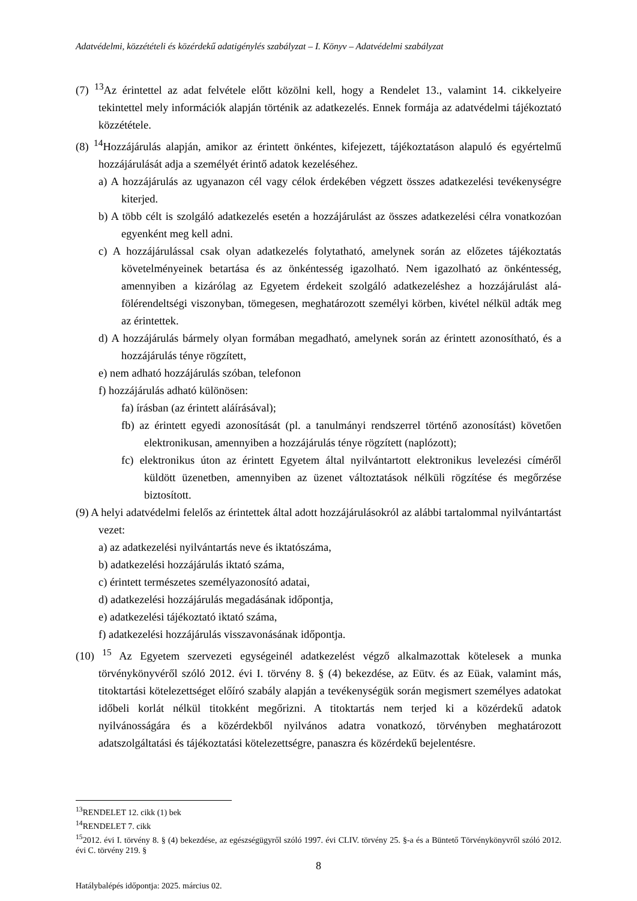Adatvédelmi, közzétételi és közérdekű adatigénylés szabályzat – I. Könyv – Adatvédelmi szabályzat
(7) <sup>13</sup>Az érintettel az adat felvétele előtt közölni kell, hogy a Rendelet 13., valamint 14. cikkelyeire tekintettel mely információk alapján történik az adatkezelés. Ennek formája az adatvédelmi tájékoztató közzététele.
(8) <sup>14</sup>Hozzájárulás alapján, amikor az érintett önkéntes, kifejezett, tájékoztatáson alapuló és egyértelmű hozzájárulását adja a személyét érintő adatok kezeléséhez.
a) A hozzájárulás az ugyanazon cél vagy célok érdekében végzett összes adatkezelési tevékenységre kiterjed.
b) A több célt is szolgáló adatkezelés esetén a hozzájárulást az összes adatkezelési célra vonatkozóan egyenként meg kell adni.
c) A hozzájárulással csak olyan adatkezelés folytatható, amelynek során az előzetes tájékoztatás követelményeinek betartása és az önkéntesség igazolható. Nem igazolható az önkéntesség, amennyiben a kizárólag az Egyetem érdekeit szolgáló adatkezeléshez a hozzájárulást alá-fölérendeltségi viszonyban, tömegesen, meghatározott személyi körben, kivétel nélkül adták meg az érintettek.
d) A hozzájárulás bármely olyan formában megadható, amelynek során az érintett azonosítható, és a hozzájárulás ténye rögzített,
e) nem adható hozzájárulás szóban, telefonon
f) hozzájárulás adható különösen:
fa) írásban (az érintett aláírásával);
fb) az érintett egyedi azonosítását (pl. a tanulmányi rendszerrel történő azonosítást) követően elektronikusan, amennyiben a hozzájárulás ténye rögzített (naplózott);
fc) elektronikus úton az érintett Egyetem által nyilvántartott elektronikus levelezési címéről küldött üzenetben, amennyiben az üzenet változtatások nélküli rögzítése és megőrzése biztosított.
(9) A helyi adatvédelmi felelős az érintettek által adott hozzájárulásokról az alábbi tartalommal nyilvántartást vezet:
a) az adatkezelési nyilvántartás neve és iktatószáma,
b) adatkezelési hozzájárulás iktató száma,
c) érintett természetes személyazonosító adatai,
d) adatkezelési hozzájárulás megadásának időpontja,
e) adatkezelési tájékoztató iktató száma,
f) adatkezelési hozzájárulás visszavonásának időpontja.
(10) <sup>15</sup> Az Egyetem szervezeti egységeinél adatkezelést végző alkalmazottak kötelesek a munka törvénykönyvéről szóló 2012. évi I. törvény 8. § (4) bekezdése, az Eütv. és az Eüak, valamint más, titoktartási kötelezettséget előíró szabály alapján a tevékenységük során megismert személyes adatokat időbeli korlát nélkül titokként megőrizni. A titoktartás nem terjed ki a közérdekű adatok nyilvánosságára és a közérdekből nyilvános adatra vonatkozó, törvényben meghatározott adatszolgáltatási és tájékoztatási kötelezettségre, panaszra és közérdekű bejelentésre.
<sup>13</sup> RENDELET 12. cikk (1) bek
<sup>14</sup> RENDELET 7. cikk
<sup>15</sup> 2012. évi I. törvény 8. § (4) bekezdése, az egészségügyről szóló 1997. évi CLIV. törvény 25. §-a és a Büntető Törvénykönyvről szóló 2012. évi C. törvény 219. §
8
Hatálybalépés időpontja: 2025. március 02.